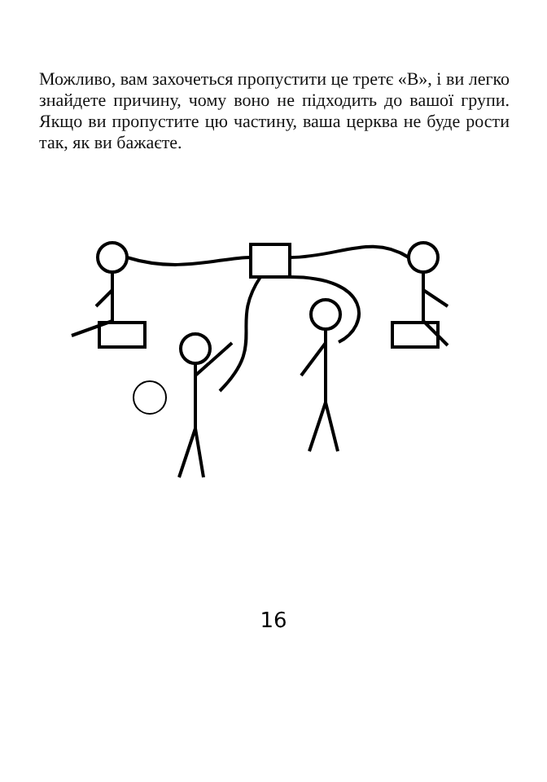Можливо, вам захочеться пропустити це третє «В», і ви легко знайдете причину, чому воно не підходить до вашої групи. Якщо ви пропустите цю частину, ваша церква не буде рости так, як ви бажаєте.
16